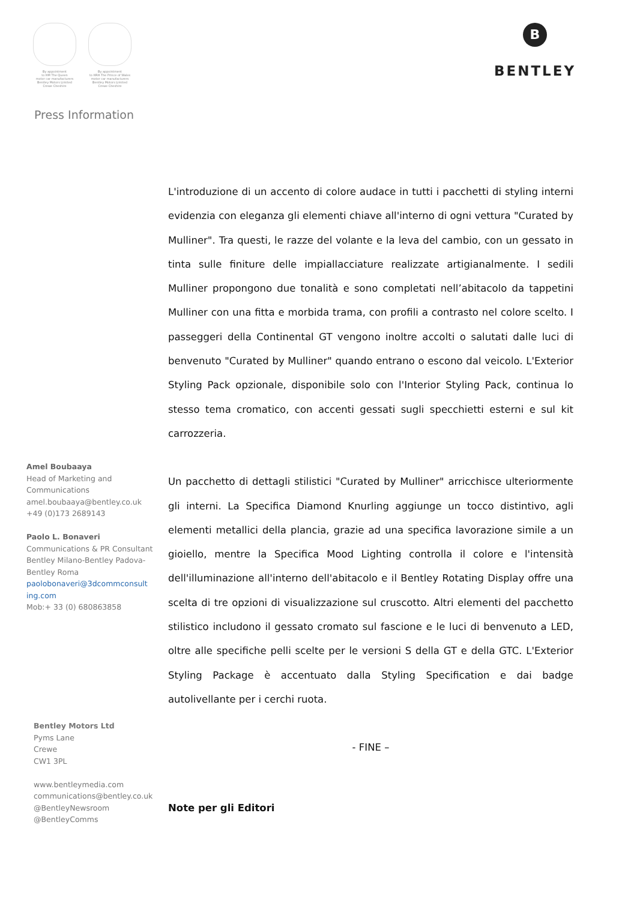By appointment
to HM The Queen
motor car manufacturers
Bentley Motors Limited
Crewe Cheshire
By appointment
to HRH The Prince of Wales
motor car manufacturers
Bentley Motors Limited
Crewe Cheshire
B
BENTLEY
Press Information
L'introduzione di un accento di colore audace in tutti i pacchetti di styling interni evidenzia con eleganza gli elementi chiave all'interno di ogni vettura "Curated by Mulliner". Tra questi, le razze del volante e la leva del cambio, con un gessato in tinta sulle finiture delle impiallacciature realizzate artigianalmente. I sedili Mulliner propongono due tonalità e sono completati nell’abitacolo da tappetini Mulliner con una fitta e morbida trama, con profili a contrasto nel colore scelto. I passeggeri della Continental GT vengono inoltre accolti o salutati dalle luci di benvenuto "Curated by Mulliner" quando entrano o escono dal veicolo. L'Exterior Styling Pack opzionale, disponibile solo con l'Interior Styling Pack, continua lo stesso tema cromatico, con accenti gessati sugli specchietti esterni e sul kit carrozzeria.
Un pacchetto di dettagli stilistici "Curated by Mulliner" arricchisce ulteriormente gli interni. La Specifica Diamond Knurling aggiunge un tocco distintivo, agli elementi metallici della plancia, grazie ad una specifica lavorazione simile a un gioiello, mentre la Specifica Mood Lighting controlla il colore e l'intensità dell'illuminazione all'interno dell'abitacolo e il Bentley Rotating Display offre una scelta di tre opzioni di visualizzazione sul cruscotto. Altri elementi del pacchetto stilistico includono il gessato cromato sul fascione e le luci di benvenuto a LED, oltre alle specifiche pelli scelte per le versioni S della GT e della GTC. L'Exterior Styling Package è accentuato dalla Styling Specification e dai badge autolivellante per i cerchi ruota.
- FINE –
Note per gli Editori
Amel Boubaaya
Head of Marketing and Communications
amel.boubaaya@bentley.co.uk
+49 (0)173 2689143
Paolo L. Bonaveri
Communications & PR Consultant
Bentley Milano-Bentley Padova-Bentley Roma
paolobonaveri@3dcommconsult ing.com
Mob:+ 33 (0) 680863858
Bentley Motors Ltd
Pyms Lane
Crewe
CW1 3PL
www.bentleymedia.com
communications@bentley.co.uk
@BentleyNewsroom
@BentleyComms